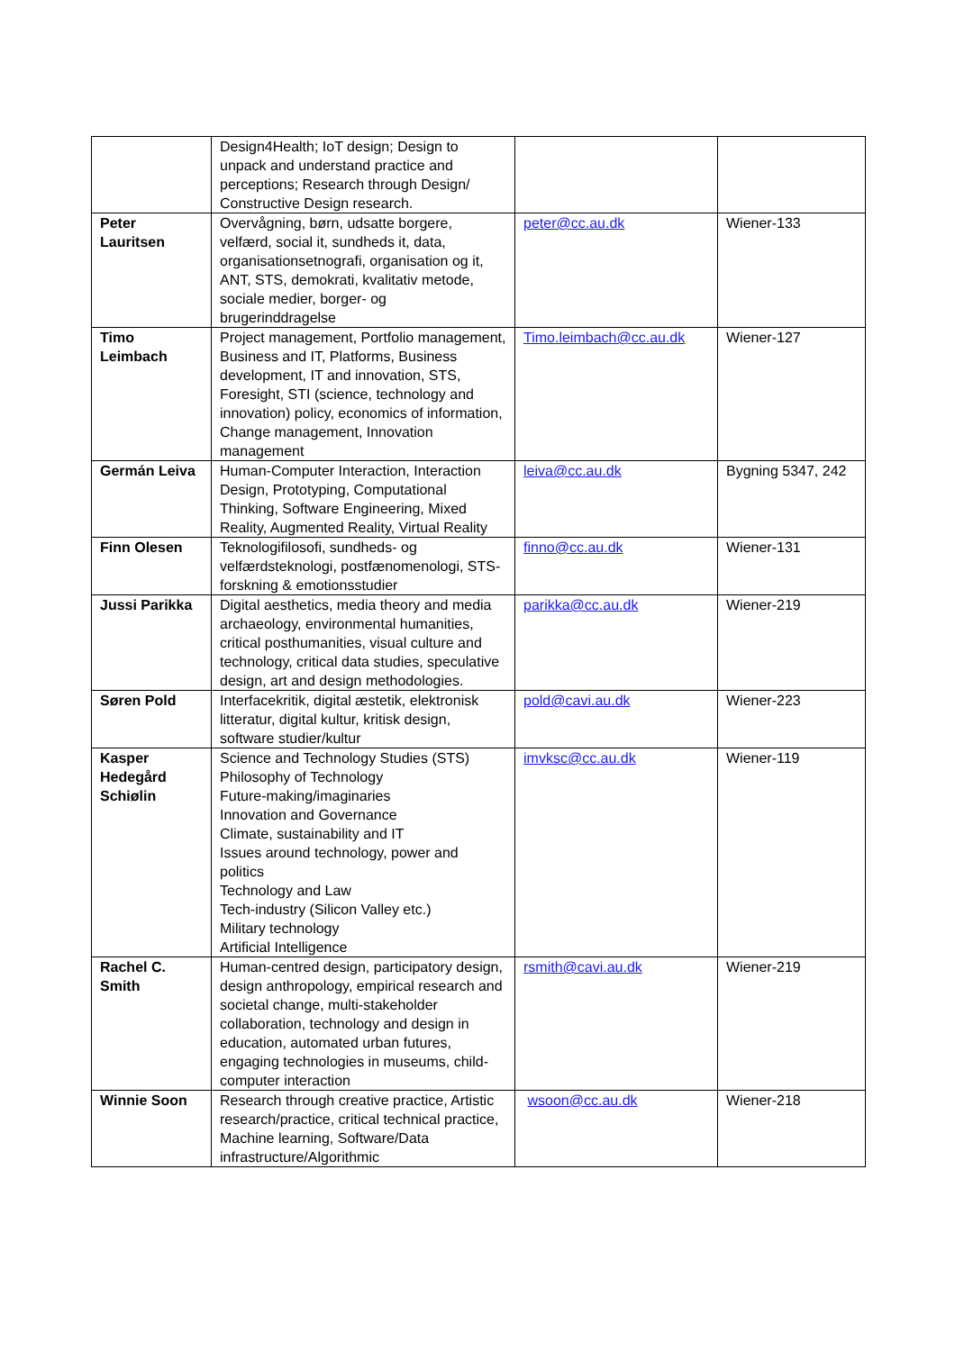| | Design4Health; IoT design; Design to unpack and understand practice and perceptions; Research through Design/ Constructive Design research. | | |
| Peter Lauritsen | Overvågning, børn, udsatte borgere, velfærd, social it, sundheds it, data, organisationsetnografi, organisation og it, ANT, STS, demokrati, kvalitativ metode, sociale medier, borger- og brugerinddragelse | peter@cc.au.dk | Wiener-133 |
| Timo Leimbach | Project management, Portfolio management, Business and IT, Platforms, Business development, IT and innovation, STS, Foresight, STI (science, technology and innovation) policy, economics of information, Change management, Innovation management | Timo.leimbach@cc.au.dk | Wiener-127 |
| Germán Leiva | Human-Computer Interaction, Interaction Design, Prototyping, Computational Thinking, Software Engineering, Mixed Reality, Augmented Reality, Virtual Reality | leiva@cc.au.dk | Bygning 5347, 242 |
| Finn Olesen | Teknologifilosofi, sundheds- og velfærdsteknologi, postfænomenologi, STS-forskning & emotionsstudier | finno@cc.au.dk | Wiener-131 |
| Jussi Parikka | Digital aesthetics, media theory and media archaeology, environmental humanities, critical posthumanities, visual culture and technology, critical data studies, speculative design, art and design methodologies. | parikka@cc.au.dk | Wiener-219 |
| Søren Pold | Interfacekritik, digital æstetik, elektronisk litteratur, digital kultur, kritisk design, software studier/kultur | pold@cavi.au.dk | Wiener-223 |
| Kasper Hedegård Schiølin | Science and Technology Studies (STS) Philosophy of Technology Future-making/imaginaries Innovation and Governance Climate, sustainability and IT Issues around technology, power and politics Technology and Law Tech-industry (Silicon Valley etc.) Military technology Artificial Intelligence | imvksc@cc.au.dk | Wiener-119 |
| Rachel C. Smith | Human-centred design, participatory design, design anthropology, empirical research and societal change, multi-stakeholder collaboration, technology and design in education, automated urban futures, engaging technologies in museums, child-computer interaction | rsmith@cavi.au.dk | Wiener-219 |
| Winnie Soon | Research through creative practice, Artistic research/practice, critical technical practice, Machine learning, Software/Data infrastructure/Algorithmic | wsoon@cc.au.dk | Wiener-218 |